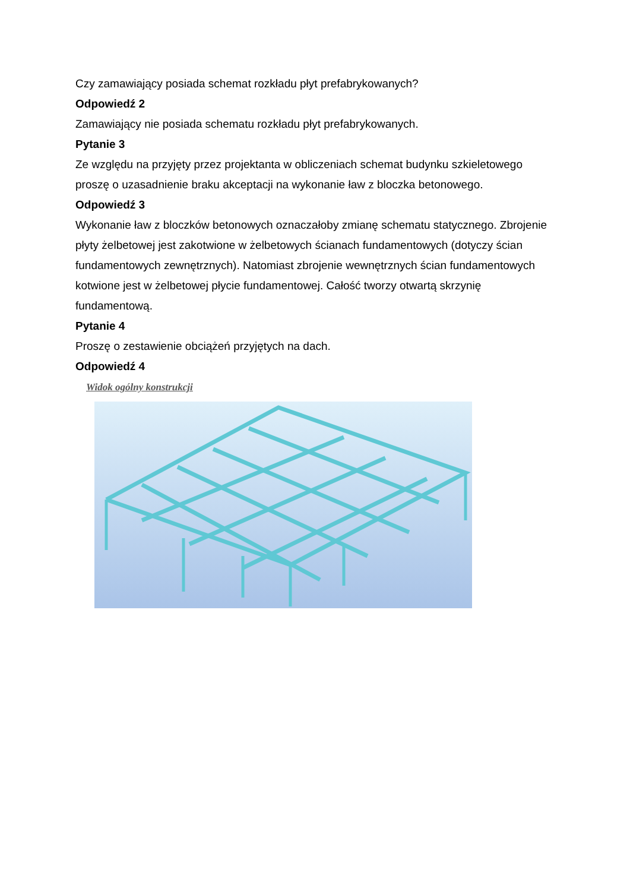Czy zamawiający posiada schemat rozkładu płyt prefabrykowanych?
Odpowiedź 2
Zamawiający nie posiada schematu rozkładu płyt prefabrykowanych.
Pytanie 3
Ze względu na przyjęty przez projektanta w obliczeniach schemat budynku szkieletowego proszę o uzasadnienie braku akceptacji na wykonanie ław z bloczka betonowego.
Odpowiedź 3
Wykonanie ław z bloczków betonowych oznaczałoby zmianę schematu statycznego. Zbrojenie płyty żelbetowej jest zakotwione w żelbetowych ścianach fundamentowych (dotyczy ścian fundamentowych zewnętrznych). Natomiast zbrojenie wewnętrznych ścian fundamentowych kotwione jest w żelbetowej płycie fundamentowej. Całość tworzy otwartą skrzynię fundamentową.
Pytanie 4
Proszę o zestawienie obciążeń przyjętych na dach.
Odpowiedź 4
Widok ogólny konstrukcji